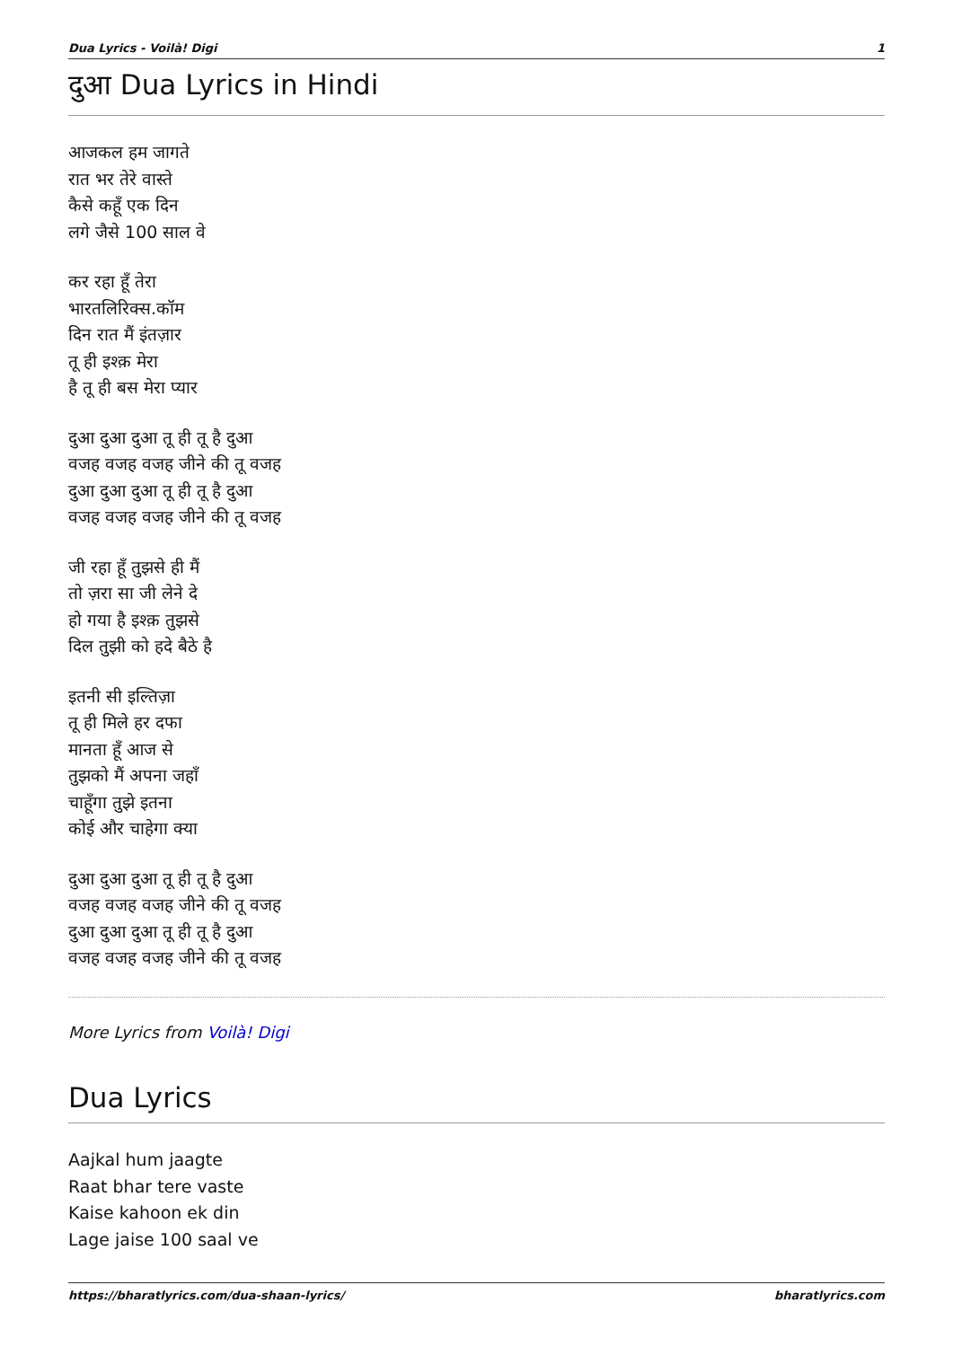Dua Lyrics - Voilà! Digi 1
दुआ Dua Lyrics in Hindi
आजकल हम जागते
रात भर तेरे वास्ते
कैसे कहूँ एक दिन
लगे जैसे 100 साल वे
कर रहा हूँ तेरा
भारतलिरिक्स.कॉम
दिन रात मैं इंतज़ार
तू ही इश्क़ मेरा
है तू ही बस मेरा प्यार
दुआ दुआ दुआ तू ही तू है दुआ
वजह वजह वजह जीने की तू वजह
दुआ दुआ दुआ तू ही तू है दुआ
वजह वजह वजह जीने की तू वजह
जी रहा हूँ तुझसे ही मैं
तो ज़रा सा जी लेने दे
हो गया है इश्क़ तुझसे
दिल तुझी को हदे बैठे है
इतनी सी इल्तिज़ा
तू ही मिले हर दफा
मानता हूँ आज से
तुझको मैं अपना जहाँ
चाहूँगा तुझे इतना
कोई और चाहेगा क्या
दुआ दुआ दुआ तू ही तू है दुआ
वजह वजह वजह जीने की तू वजह
दुआ दुआ दुआ तू ही तू है दुआ
वजह वजह वजह जीने की तू वजह
More Lyrics from Voilà! Digi
Dua Lyrics
Aajkal hum jaagte
Raat bhar tere vaste
Kaise kahoon ek din
Lage jaise 100 saal ve
https://bharatlyrics.com/dua-shaan-lyrics/ bharatlyrics.com